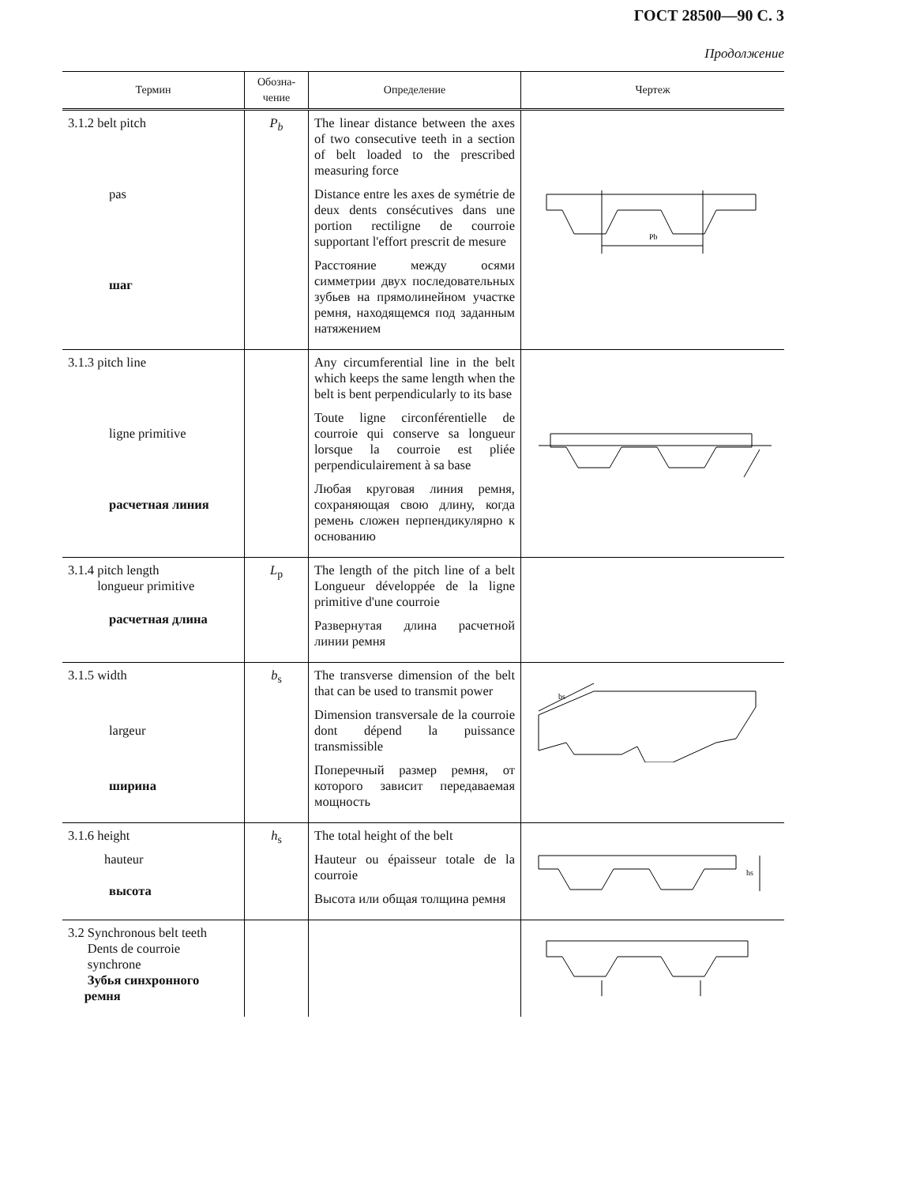ГОСТ 28500—90 С. 3
Продолжение
| Термин | Обозна- чение | Определение | Чертеж |
| --- | --- | --- | --- |
| 3.1.2 belt pitch pas шаг | P<sub>b</sub> | The linear distance between the axes of two consecutive teeth in a section of belt loaded to the prescribed measuring force Distance entre les axes de symétrie de deux dents consécutives dans une portion rectiligne de courroie supportant l'effort prescrit de mesure Расстояние между осями симметрии двух последовательных зубьев на прямолинейном участке ремня, находящемся под заданным натяжением | Pb |
| 3.1.3 pitch line ligne primitive расчетная линия | | Any circumferential line in the belt which keeps the same length when the belt is bent perpendicularly to its base Toute ligne circonférentielle de courroie qui conserve sa longueur lorsque la courroie est pliée perpendiculairement à sa base Любая круговая линия ремня, сохраняющая свою длину, когда ремень сложен перпендикулярно к основанию | |
| 3.1.4 pitch length longueur primitive расчетная длина | L<sub>p</sub> | The length of the pitch line of a belt Longueur développée de la ligne primitive d'une courroie Развернутая длина расчетной линии ремня | |
| 3.1.5 width largeur ширина | b<sub>s</sub> | The transverse dimension of the belt that can be used to transmit power Dimension transversale de la courroie dont dépend la puissance transmissible Поперечный размер ремня, от которого зависит передаваемая мощность | bs |
| 3.1.6 height hauteur высота | h<sub>s</sub> | The total height of the belt Hauteur ou épaisseur totale de la courroie Высота или общая толщина ремня | hs |
| 3.2 Synchronous belt teeth Dents de courroie synchrone Зубья синхронного ремня | | | |